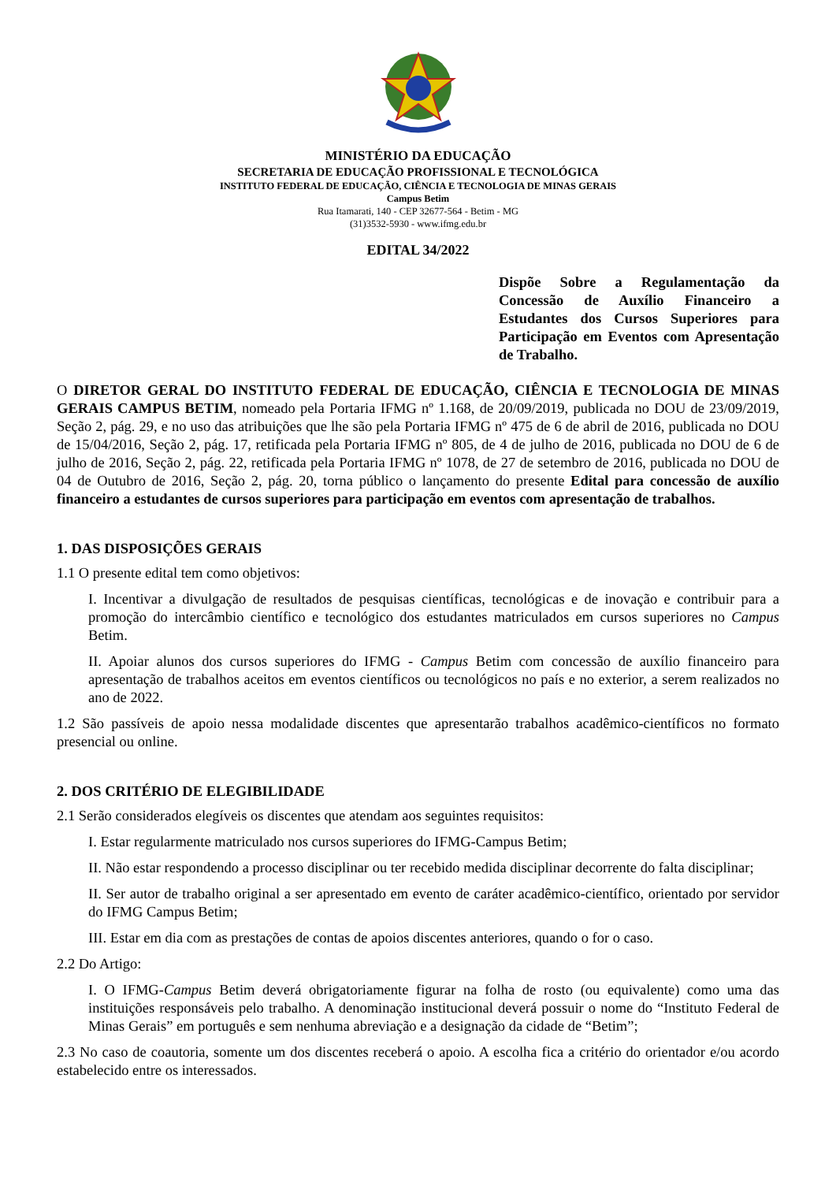MINISTÉRIO DA EDUCAÇÃO
SECRETARIA DE EDUCAÇÃO PROFISSIONAL E TECNOLÓGICA
INSTITUTO FEDERAL DE EDUCAÇÃO, CIÊNCIA E TECNOLOGIA DE MINAS GERAIS
Campus Betim
Rua Itamarati, 140 - CEP 32677-564 - Betim - MG
(31)3532-5930 - www.ifmg.edu.br
EDITAL 34/2022
Dispõe Sobre a Regulamentação da Concessão de Auxílio Financeiro a Estudantes dos Cursos Superiores para Participação em Eventos com Apresentação de Trabalho.
O DIRETOR GERAL DO INSTITUTO FEDERAL DE EDUCAÇÃO, CIÊNCIA E TECNOLOGIA DE MINAS GERAIS CAMPUS BETIM, nomeado pela Portaria IFMG nº 1.168, de 20/09/2019, publicada no DOU de 23/09/2019, Seção 2, pág. 29, e no uso das atribuições que lhe são pela Portaria IFMG nº 475 de 6 de abril de 2016, publicada no DOU de 15/04/2016, Seção 2, pág. 17, retificada pela Portaria IFMG nº 805, de 4 de julho de 2016, publicada no DOU de 6 de julho de 2016, Seção 2, pág. 22, retificada pela Portaria IFMG nº 1078, de 27 de setembro de 2016, publicada no DOU de 04 de Outubro de 2016, Seção 2, pág. 20, torna público o lançamento do presente Edital para concessão de auxílio financeiro a estudantes de cursos superiores para participação em eventos com apresentação de trabalhos.
1. DAS DISPOSIÇÕES GERAIS
1.1 O presente edital tem como objetivos:
I. Incentivar a divulgação de resultados de pesquisas científicas, tecnológicas e de inovação e contribuir para a promoção do intercâmbio científico e tecnológico dos estudantes matriculados em cursos superiores no Campus Betim.
II. Apoiar alunos dos cursos superiores do IFMG - Campus Betim com concessão de auxílio financeiro para apresentação de trabalhos aceitos em eventos científicos ou tecnológicos no país e no exterior, a serem realizados no ano de 2022.
1.2 São passíveis de apoio nessa modalidade discentes que apresentarão trabalhos acadêmico-científicos no formato presencial ou online.
2. DOS CRITÉRIO DE ELEGIBILIDADE
2.1 Serão considerados elegíveis os discentes que atendam aos seguintes requisitos:
I. Estar regularmente matriculado nos cursos superiores do IFMG-Campus Betim;
II. Não estar respondendo a processo disciplinar ou ter recebido medida disciplinar decorrente do falta disciplinar;
II. Ser autor de trabalho original a ser apresentado em evento de caráter acadêmico-científico, orientado por servidor do IFMG Campus Betim;
III. Estar em dia com as prestações de contas de apoios discentes anteriores, quando o for o caso.
2.2 Do Artigo:
I. O IFMG-Campus Betim deverá obrigatoriamente figurar na folha de rosto (ou equivalente) como uma das instituições responsáveis pelo trabalho. A denominação institucional deverá possuir o nome do “Instituto Federal de Minas Gerais” em português e sem nenhuma abreviação e a designação da cidade de “Betim”;
2.3 No caso de coautoria, somente um dos discentes receberá o apoio. A escolha fica a critério do orientador e/ou acordo estabelecido entre os interessados.